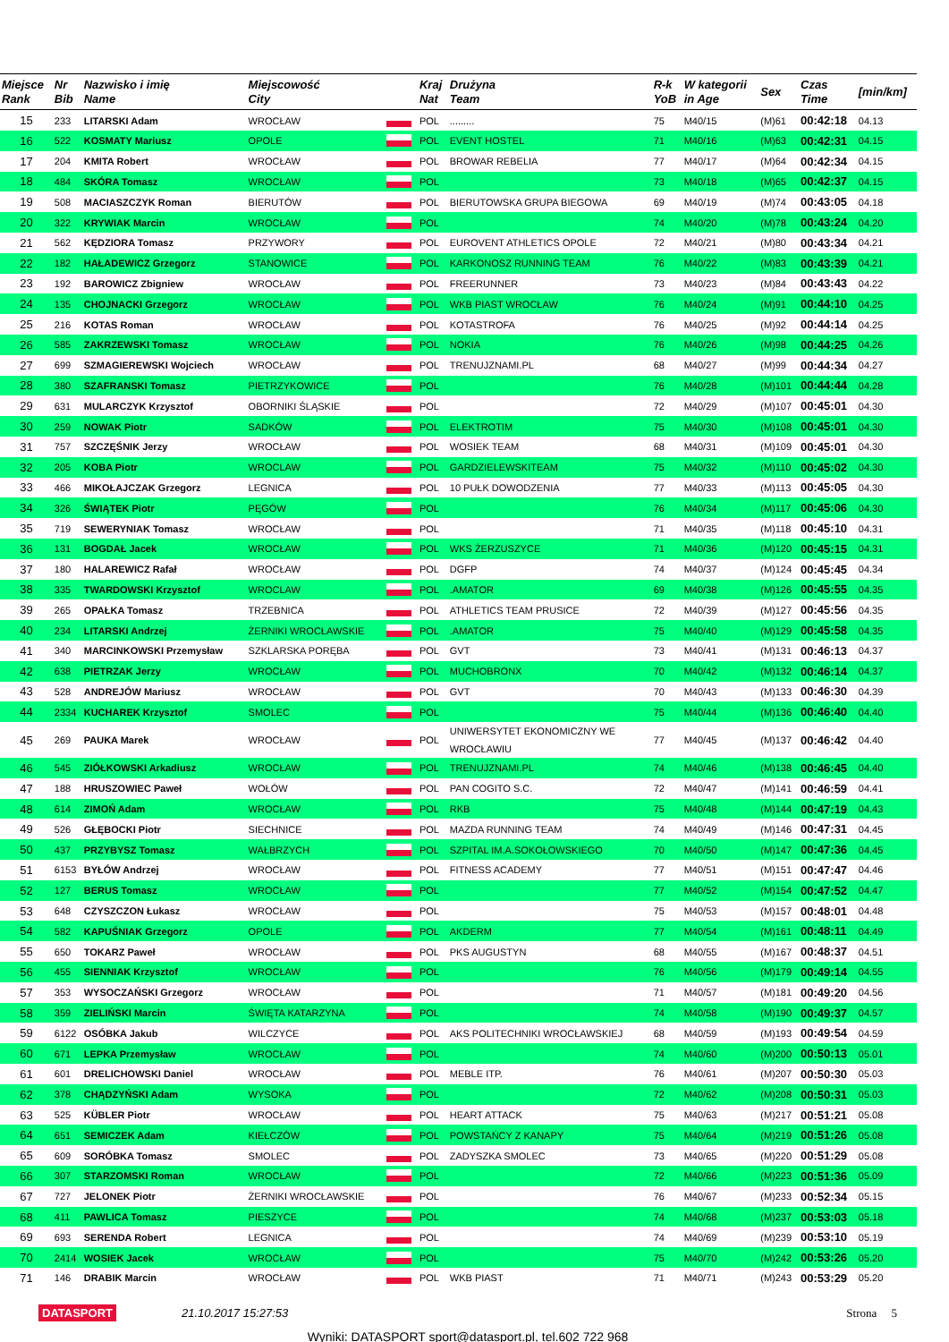| Miejsce Rank | Nr Bib | Nazwisko i imię Name | Miejscowość City | | Kraj Nat | Drużyna Team | R-k YoB | W kategorii in Age | Sex | Czas Time | [min/km] |
| --- | --- | --- | --- | --- | --- | --- | --- | --- | --- | --- | --- |
| 15 | 233 | LITARSKI Adam | WROCŁAW | | POL | ......... | 75 | M40/15 | (M)61 | 00:42:18 | 04.13 |
| 16 | 522 | KOSMATY Mariusz | OPOLE | | POL | EVENT HOSTEL | 71 | M40/16 | (M)63 | 00:42:31 | 04.15 |
| 17 | 204 | KMITA Robert | WROCŁAW | | POL | BROWAR REBELIA | 77 | M40/17 | (M)64 | 00:42:34 | 04.15 |
| 18 | 484 | SKÓRA Tomasz | WROCŁAW | | POL | | 73 | M40/18 | (M)65 | 00:42:37 | 04.15 |
| 19 | 508 | MACIASZCZYK Roman | BIERUTÓW | | POL | BIERUTOWSKA GRUPA BIEGOWA | 69 | M40/19 | (M)74 | 00:43:05 | 04.18 |
| 20 | 322 | KRYWIAK Marcin | WROCŁAW | | POL | | 74 | M40/20 | (M)78 | 00:43:24 | 04.20 |
| 21 | 562 | KĘDZIORA Tomasz | PRZYWORY | | POL | EUROVENT ATHLETICS OPOLE | 72 | M40/21 | (M)80 | 00:43:34 | 04.21 |
| 22 | 182 | HAŁADEWICZ Grzegorz | STANOWICE | | POL | KARKONOSZ RUNNING TEAM | 76 | M40/22 | (M)83 | 00:43:39 | 04.21 |
| 23 | 192 | BAROWICZ Zbigniew | WROCŁAW | | POL | FREERUNNER | 73 | M40/23 | (M)84 | 00:43:43 | 04.22 |
| 24 | 135 | CHOJNACKI Grzegorz | WROCŁAW | | POL | WKB PIAST WROCŁAW | 76 | M40/24 | (M)91 | 00:44:10 | 04.25 |
| 25 | 216 | KOTAS Roman | WROCŁAW | | POL | KOTASTROFA | 76 | M40/25 | (M)92 | 00:44:14 | 04.25 |
| 26 | 585 | ZAKRZEWSKI Tomasz | WROCŁAW | | POL | NOKIA | 76 | M40/26 | (M)98 | 00:44:25 | 04.26 |
| 27 | 699 | SZMAGIEREWSKI Wojciech | WROCŁAW | | POL | TRENUJZNAMI.PL | 68 | M40/27 | (M)99 | 00:44:34 | 04.27 |
| 28 | 380 | SZAFRANSKI Tomasz | PIETRZYKOWICE | | POL | | 76 | M40/28 | (M)101 | 00:44:44 | 04.28 |
| 29 | 631 | MULARCZYK Krzysztof | OBORNIKI ŚLĄSKIE | | POL | | 72 | M40/29 | (M)107 | 00:45:01 | 04.30 |
| 30 | 259 | NOWAK Piotr | SADKÓW | | POL | ELEKTROTIM | 75 | M40/30 | (M)108 | 00:45:01 | 04.30 |
| 31 | 757 | SZCZĘŚNIK Jerzy | WROCŁAW | | POL | WOSIEK TEAM | 68 | M40/31 | (M)109 | 00:45:01 | 04.30 |
| 32 | 205 | KOBA Piotr | WROCLAW | | POL | GARDZIELEWSKITEAM | 75 | M40/32 | (M)110 | 00:45:02 | 04.30 |
| 33 | 466 | MIKOŁAJCZAK Grzegorz | LEGNICA | | POL | 10 PUŁK DOWODZENIA | 77 | M40/33 | (M)113 | 00:45:05 | 04.30 |
| 34 | 326 | ŚWIĄTEK Piotr | PĘGÓW | | POL | | 76 | M40/34 | (M)117 | 00:45:06 | 04.30 |
| 35 | 719 | SEWERYNIAK Tomasz | WROCŁAW | | POL | | 71 | M40/35 | (M)118 | 00:45:10 | 04.31 |
| 36 | 131 | BOGDAŁ Jacek | WROCŁAW | | POL | WKS ŻERZUSZYCE | 71 | M40/36 | (M)120 | 00:45:15 | 04.31 |
| 37 | 180 | HALAREWICZ Rafał | WROCŁAW | | POL | DGFP | 74 | M40/37 | (M)124 | 00:45:45 | 04.34 |
| 38 | 335 | TWARDOWSKI Krzysztof | WROCLAW | | POL | .AMATOR | 69 | M40/38 | (M)126 | 00:45:55 | 04.35 |
| 39 | 265 | OPAŁKA Tomasz | TRZEBNICA | | POL | ATHLETICS TEAM PRUSICE | 72 | M40/39 | (M)127 | 00:45:56 | 04.35 |
| 40 | 234 | LITARSKI Andrzej | ŻERNIKI WROCŁAWSKIE | | POL | .AMATOR | 75 | M40/40 | (M)129 | 00:45:58 | 04.35 |
| 41 | 340 | MARCINKOWSKI Przemysław | SZKLARSKA PORĘBA | | POL | GVT | 73 | M40/41 | (M)131 | 00:46:13 | 04.37 |
| 42 | 638 | PIETRZAK Jerzy | WROCŁAW | | POL | MUCHOBRONX | 70 | M40/42 | (M)132 | 00:46:14 | 04.37 |
| 43 | 528 | ANDREJÓW Mariusz | WROCŁAW | | POL | GVT | 70 | M40/43 | (M)133 | 00:46:30 | 04.39 |
| 44 | 2334 | KUCHAREK Krzysztof | SMOLEC | | POL | | 75 | M40/44 | (M)136 | 00:46:40 | 04.40 |
| 45 | 269 | PAUKA Marek | WROCŁAW | | POL | UNIWERSYTET EKONOMICZNY WE WROCŁAWIU | 77 | M40/45 | (M)137 | 00:46:42 | 04.40 |
| 46 | 545 | ZIÓŁKOWSKI Arkadiusz | WROCŁAW | | POL | TRENUJZNAMI.PL | 74 | M40/46 | (M)138 | 00:46:45 | 04.40 |
| 47 | 188 | HRUSZOWIEC Paweł | WOŁÓW | | POL | PAN COGITO S.C. | 72 | M40/47 | (M)141 | 00:46:59 | 04.41 |
| 48 | 614 | ZIMOŃ Adam | WROCŁAW | | POL | RKB | 75 | M40/48 | (M)144 | 00:47:19 | 04.43 |
| 49 | 526 | GŁĘBOCKI Piotr | SIECHNICE | | POL | MAZDA RUNNING TEAM | 74 | M40/49 | (M)146 | 00:47:31 | 04.45 |
| 50 | 437 | PRZYBYSZ Tomasz | WAŁBRZYCH | | POL | SZPITAL IM.A.SOKOŁOWSKIEGO | 70 | M40/50 | (M)147 | 00:47:36 | 04.45 |
| 51 | 6153 | BYŁÓW Andrzej | WROCŁAW | | POL | FITNESS ACADEMY | 77 | M40/51 | (M)151 | 00:47:47 | 04.46 |
| 52 | 127 | BERUS Tomasz | WROCŁAW | | POL | | 77 | M40/52 | (M)154 | 00:47:52 | 04.47 |
| 53 | 648 | CZYSZCZON Łukasz | WROCŁAW | | POL | | 75 | M40/53 | (M)157 | 00:48:01 | 04.48 |
| 54 | 582 | KAPUŚNIAK Grzegorz | OPOLE | | POL | AKDERM | 77 | M40/54 | (M)161 | 00:48:11 | 04.49 |
| 55 | 650 | TOKARZ Paweł | WROCŁAW | | POL | PKS AUGUSTYN | 68 | M40/55 | (M)167 | 00:48:37 | 04.51 |
| 56 | 455 | SIENNIAK Krzysztof | WROCŁAW | | POL | | 76 | M40/56 | (M)179 | 00:49:14 | 04.55 |
| 57 | 353 | WYSOCZAŃSKI Grzegorz | WROCŁAW | | POL | | 71 | M40/57 | (M)181 | 00:49:20 | 04.56 |
| 58 | 359 | ZIELIŃSKI Marcin | ŚWIĘTA KATARZYNA | | POL | | 74 | M40/58 | (M)190 | 00:49:37 | 04.57 |
| 59 | 6122 | OSÓBKA Jakub | WILCZYCE | | POL | AKS POLITECHNIKI WROCŁAWSKIEJ | 68 | M40/59 | (M)193 | 00:49:54 | 04.59 |
| 60 | 671 | LEPKA Przemysław | WROCŁAW | | POL | | 74 | M40/60 | (M)200 | 00:50:13 | 05.01 |
| 61 | 601 | DRELICHOWSKI Daniel | WROCŁAW | | POL | MEBLE ITP. | 76 | M40/61 | (M)207 | 00:50:30 | 05.03 |
| 62 | 378 | CHĄDZYŃSKI Adam | WYSOKA | | POL | | 72 | M40/62 | (M)208 | 00:50:31 | 05.03 |
| 63 | 525 | KÜBLER Piotr | WROCŁAW | | POL | HEART ATTACK | 75 | M40/63 | (M)217 | 00:51:21 | 05.08 |
| 64 | 651 | SEMICZEK Adam | KIEŁCZÓW | | POL | POWSTAŃCY Z KANAPY | 75 | M40/64 | (M)219 | 00:51:26 | 05.08 |
| 65 | 609 | SORÓBKA Tomasz | SMOLEC | | POL | ZADYSZKA SMOLEC | 73 | M40/65 | (M)220 | 00:51:29 | 05.08 |
| 66 | 307 | STARZOMSKI Roman | WROCŁAW | | POL | | 72 | M40/66 | (M)223 | 00:51:36 | 05.09 |
| 67 | 727 | JELONEK Piotr | ŻERNIKI WROCŁAWSKIE | | POL | | 76 | M40/67 | (M)233 | 00:52:34 | 05.15 |
| 68 | 411 | PAWLICA Tomasz | PIESZYCE | | POL | | 74 | M40/68 | (M)237 | 00:53:03 | 05.18 |
| 69 | 693 | SERENDA Robert | LEGNICA | | POL | | 74 | M40/69 | (M)239 | 00:53:10 | 05.19 |
| 70 | 2414 | WOSIEK Jacek | WROCŁAW | | POL | | 75 | M40/70 | (M)242 | 00:53:26 | 05.20 |
| 71 | 146 | DRABIK Marcin | WROCŁAW | | POL | WKB PIAST | 71 | M40/71 | (M)243 | 00:53:29 | 05.20 |
DATASPORT 21.10.2017 15:27:53 Strona 5
Wyniki: DATASPORT sport@datasport.pl, tel.602 722 968